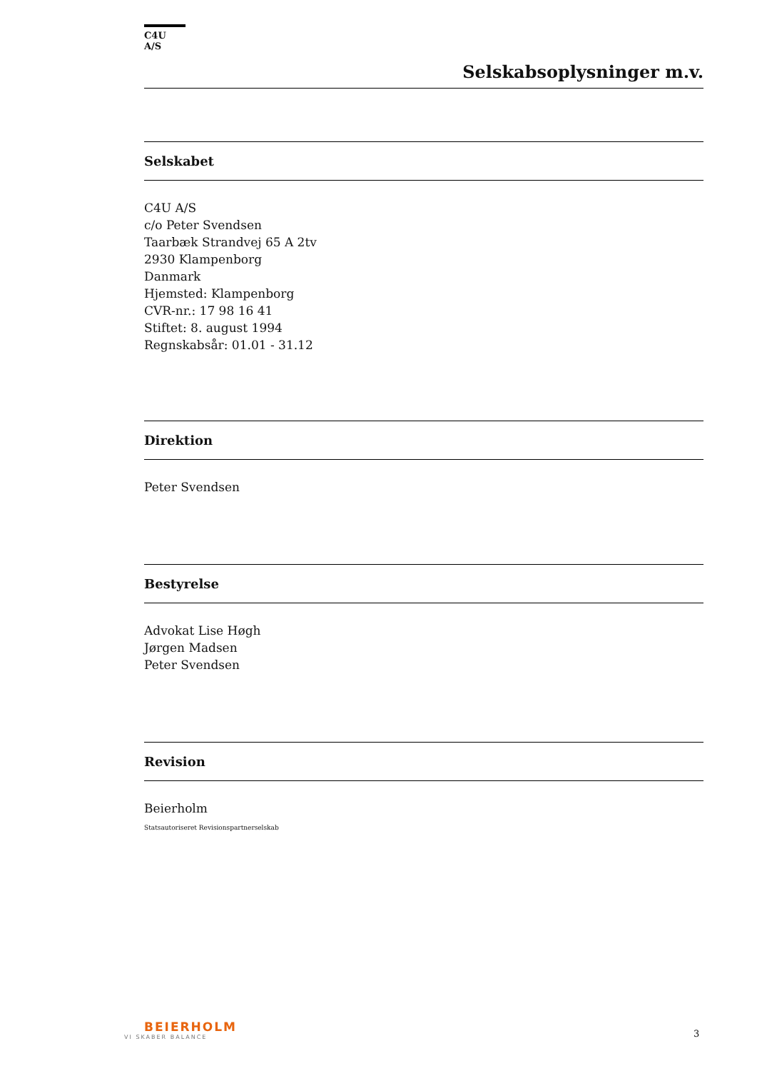C4U A/S
Selskabsoplysninger m.v.
Selskabet
C4U A/S
c/o Peter Svendsen
Taarbæk Strandvej 65 A 2tv
2930 Klampenborg
Danmark
Hjemsted: Klampenborg
CVR-nr.: 17 98 16 41
Stiftet: 8. august 1994
Regnskabsår: 01.01 - 31.12
Direktion
Peter Svendsen
Bestyrelse
Advokat Lise Høgh
Jørgen Madsen
Peter Svendsen
Revision
Beierholm
Statsautoriseret Revisionspartnerselskab
BEIERHOLM
VI SKABER BALANCE
3